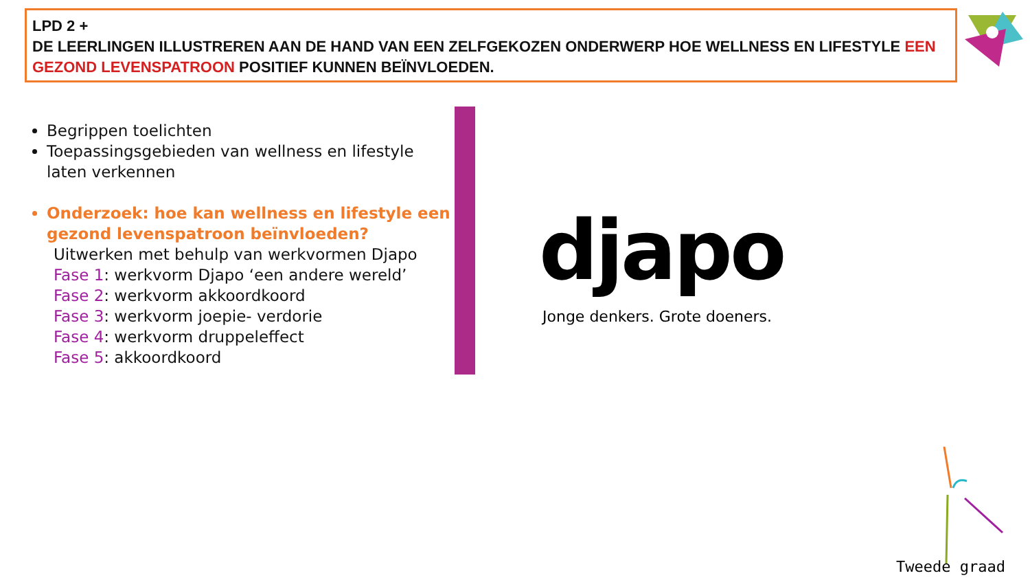LPD 2 +
DE LEERLINGEN ILLUSTREREN AAN DE HAND VAN EEN ZELFGEKOZEN ONDERWERP HOE WELLNESS EN LIFESTYLE EEN GEZOND LEVENSPATROON POSITIEF KUNNEN BEÏNVLOEDEN.
Begrippen toelichten
Toepassingsgebieden van wellness en lifestyle laten verkennen
Onderzoek: hoe kan wellness en lifestyle een gezond levenspatroon beïnvloeden?
Uitwerken met behulp van werkvormen Djapo
Fase 1: werkvorm Djapo ‘een andere wereld’
Fase 2: werkvorm akkoordkoord
Fase 3: werkvorm joepie- verdorie
Fase 4: werkvorm druppeleffect
Fase 5: akkoordkoord
djapo
Jonge denkers. Grote doeners.
Tweede graad